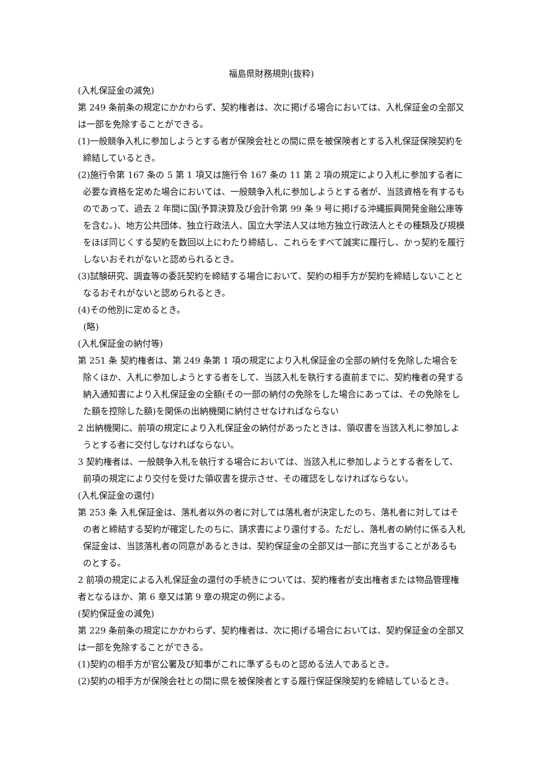福島県財務規則(抜粋)
(入札保証金の減免)
第 249 条前条の規定にかかわらず、契約権者は、次に掲げる場合においては、入札保証金の全部又は一部を免除することができる。
(1)一般競争入札に参加しようとする者が保険会社との間に県を被保険者とする入札保証保険契約を締結しているとき。
(2)施行令第 167 条の 5 第 1 項又は施行令 167 条の 11 第 2 項の規定により入札に参加する者に必要な資格を定めた場合においては、一般競争入札に参加しようとする者が、当該資格を有するものであって、過去 2 年間に国(予算決算及び会計令第 99 条 9 号に掲げる沖縄振興開発金融公庫等を含む。)、地方公共団体、独立行政法人、国立大学法人又は地方独立行政法人とその種類及び規模をほぼ同じくする契約を数回以上にわたり締結し、これらをすべて誠実に履行し、かっ契約を履行しないおそれがないと認められるとき。
(3)試験研究、調査等の委託契約を締結する場合において、契約の相手方が契約を締結しないこととなるおそれがないと認められるとき。
(4)その他別に定めるとき。
(略)
(入札保証金の納付等)
第 251 条 契約権者は、第 249 条第 1 項の規定により入札保証金の全部の納付を免除した場合を除くほか、入札に参加しようとする者をして、当該入札を執行する直前までに、契約権者の発する納入通知書により入札保証金の全額(その一部の納付の免除をした場合にあっては、その免除をした額を控除した額)を関係の出納機関に納付させなければならない
2 出納機関に、前項の規定により入札保証金の納付があったときは、領収書を当該入札に参加しようとする者に交付しなければならない。
3 契約権者は、一般競争入札を執行する場合においては、当該入札に参加しようとする者をして、前項の規定により交付を受けた領収書を提示させ、その確認をしなければならない。
(入札保証金の還付)
第 253 条 入札保証金は、落札者以外の者に対しては落札者が決定したのち、落札者に対してはその者と締結する契約が確定したのちに、請求書により還付する。ただし、落札者の納付に係る入札保証金は、当該落札者の同意があるときは、契約保証金の全部又は一部に充当することがあるものとする。
2 前項の規定による入札保証金の還付の手続きについては、契約権者が支出権者または物品管理権者となるほか、第 6 章又は第 9 章の規定の例による。
(契約保証金の減免)
第 229 条前条の規定にかかわらず、契約権者は、次に掲げる場合においては、契約保証金の全部又は一部を免除することができる。
(1)契約の相手方が官公署及び知事がこれに準ずるものと認める法人であるとき。
(2)契約の相手方が保険会社との間に県を被保険者とする履行保証保険契約を締結しているとき。